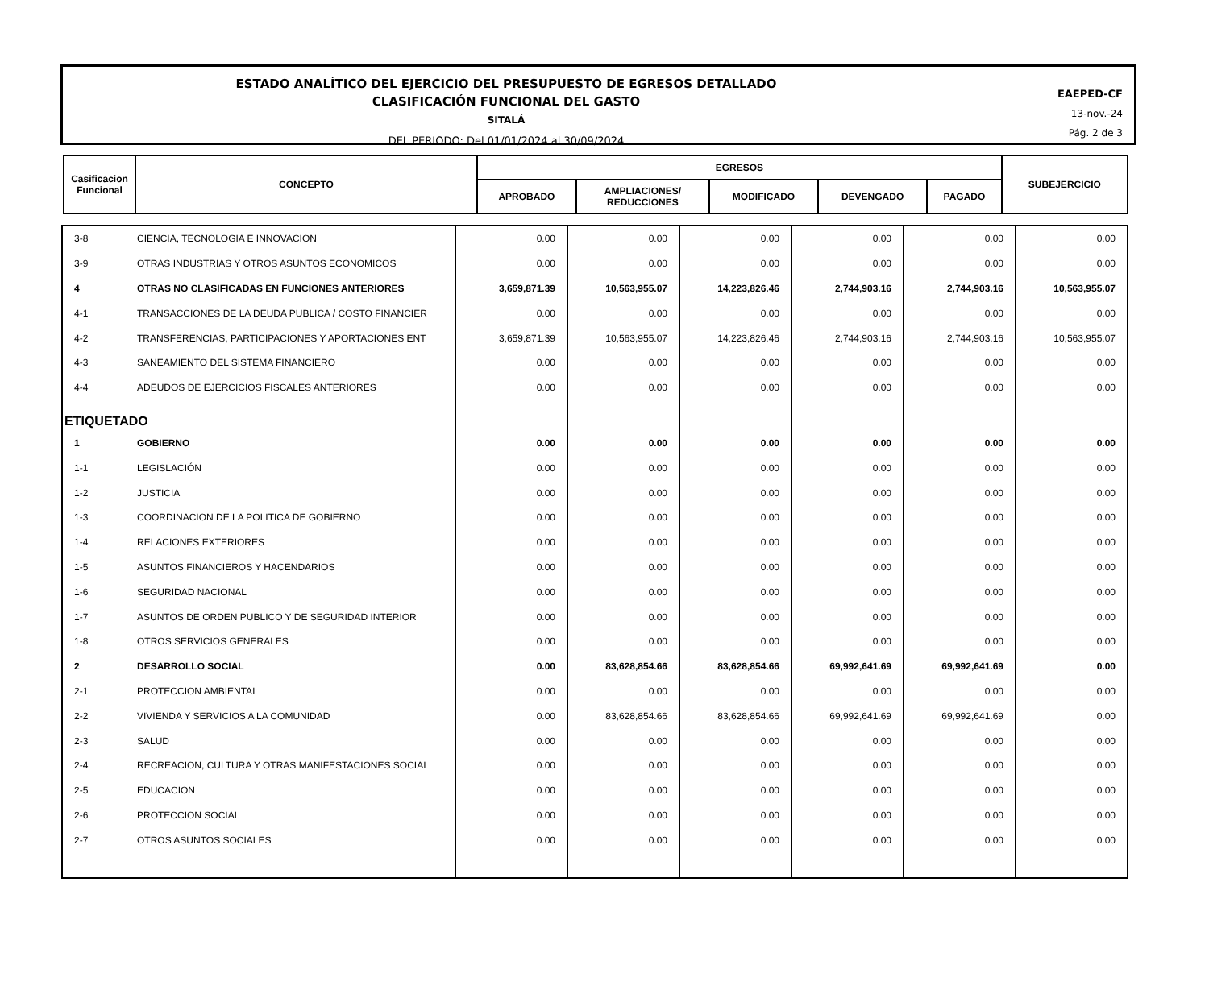ESTADO ANALÍTICO DEL EJERCICIO DEL PRESUPUESTO DE EGRESOS DETALLADO
CLASIFICACIÓN FUNCIONAL DEL GASTO
SITALÁ
DEL PERIODO: Del 01/01/2024 al 30/09/2024
EAEPED-CF
13-nov.-24
Pág. 2 de 3
| Casificacion Funcional | CONCEPTO | EGRESOS | | | | | SUBEJERCICIO |
| | | APROBADO | AMPLIACIONES/ REDUCCIONES | MODIFICADO | DEVENGADO | PAGADO | |
| 3-8 | CIENCIA, TECNOLOGIA E INNOVACION | 0.00 | 0.00 | 0.00 | 0.00 | 0.00 | 0.00 |
| 3-9 | OTRAS INDUSTRIAS Y OTROS ASUNTOS ECONOMICOS | 0.00 | 0.00 | 0.00 | 0.00 | 0.00 | 0.00 |
| 4 | OTRAS NO CLASIFICADAS EN FUNCIONES ANTERIORES | 3,659,871.39 | 10,563,955.07 | 14,223,826.46 | 2,744,903.16 | 2,744,903.16 | 10,563,955.07 |
| 4-1 | TRANSACCIONES DE LA DEUDA PUBLICA / COSTO FINANCIER | 0.00 | 0.00 | 0.00 | 0.00 | 0.00 | 0.00 |
| 4-2 | TRANSFERENCIAS, PARTICIPACIONES Y APORTACIONES ENT | 3,659,871.39 | 10,563,955.07 | 14,223,826.46 | 2,744,903.16 | 2,744,903.16 | 10,563,955.07 |
| 4-3 | SANEAMIENTO DEL SISTEMA FINANCIERO | 0.00 | 0.00 | 0.00 | 0.00 | 0.00 | 0.00 |
| 4-4 | ADEUDOS DE EJERCICIOS FISCALES ANTERIORES | 0.00 | 0.00 | 0.00 | 0.00 | 0.00 | 0.00 |
| ETIQUETADO | | | | | | | |
| 1 | GOBIERNO | 0.00 | 0.00 | 0.00 | 0.00 | 0.00 | 0.00 |
| 1-1 | LEGISLACIÓN | 0.00 | 0.00 | 0.00 | 0.00 | 0.00 | 0.00 |
| 1-2 | JUSTICIA | 0.00 | 0.00 | 0.00 | 0.00 | 0.00 | 0.00 |
| 1-3 | COORDINACION DE LA POLITICA DE GOBIERNO | 0.00 | 0.00 | 0.00 | 0.00 | 0.00 | 0.00 |
| 1-4 | RELACIONES EXTERIORES | 0.00 | 0.00 | 0.00 | 0.00 | 0.00 | 0.00 |
| 1-5 | ASUNTOS FINANCIEROS Y HACENDARIOS | 0.00 | 0.00 | 0.00 | 0.00 | 0.00 | 0.00 |
| 1-6 | SEGURIDAD NACIONAL | 0.00 | 0.00 | 0.00 | 0.00 | 0.00 | 0.00 |
| 1-7 | ASUNTOS DE ORDEN PUBLICO Y DE SEGURIDAD INTERIOR | 0.00 | 0.00 | 0.00 | 0.00 | 0.00 | 0.00 |
| 1-8 | OTROS SERVICIOS GENERALES | 0.00 | 0.00 | 0.00 | 0.00 | 0.00 | 0.00 |
| 2 | DESARROLLO SOCIAL | 0.00 | 83,628,854.66 | 83,628,854.66 | 69,992,641.69 | 69,992,641.69 | 0.00 |
| 2-1 | PROTECCION AMBIENTAL | 0.00 | 0.00 | 0.00 | 0.00 | 0.00 | 0.00 |
| 2-2 | VIVIENDA Y SERVICIOS A LA COMUNIDAD | 0.00 | 83,628,854.66 | 83,628,854.66 | 69,992,641.69 | 69,992,641.69 | 0.00 |
| 2-3 | SALUD | 0.00 | 0.00 | 0.00 | 0.00 | 0.00 | 0.00 |
| 2-4 | RECREACION, CULTURA Y OTRAS MANIFESTACIONES SOCIAI | 0.00 | 0.00 | 0.00 | 0.00 | 0.00 | 0.00 |
| 2-5 | EDUCACION | 0.00 | 0.00 | 0.00 | 0.00 | 0.00 | 0.00 |
| 2-6 | PROTECCION SOCIAL | 0.00 | 0.00 | 0.00 | 0.00 | 0.00 | 0.00 |
| 2-7 | OTROS ASUNTOS SOCIALES | 0.00 | 0.00 | 0.00 | 0.00 | 0.00 | 0.00 |